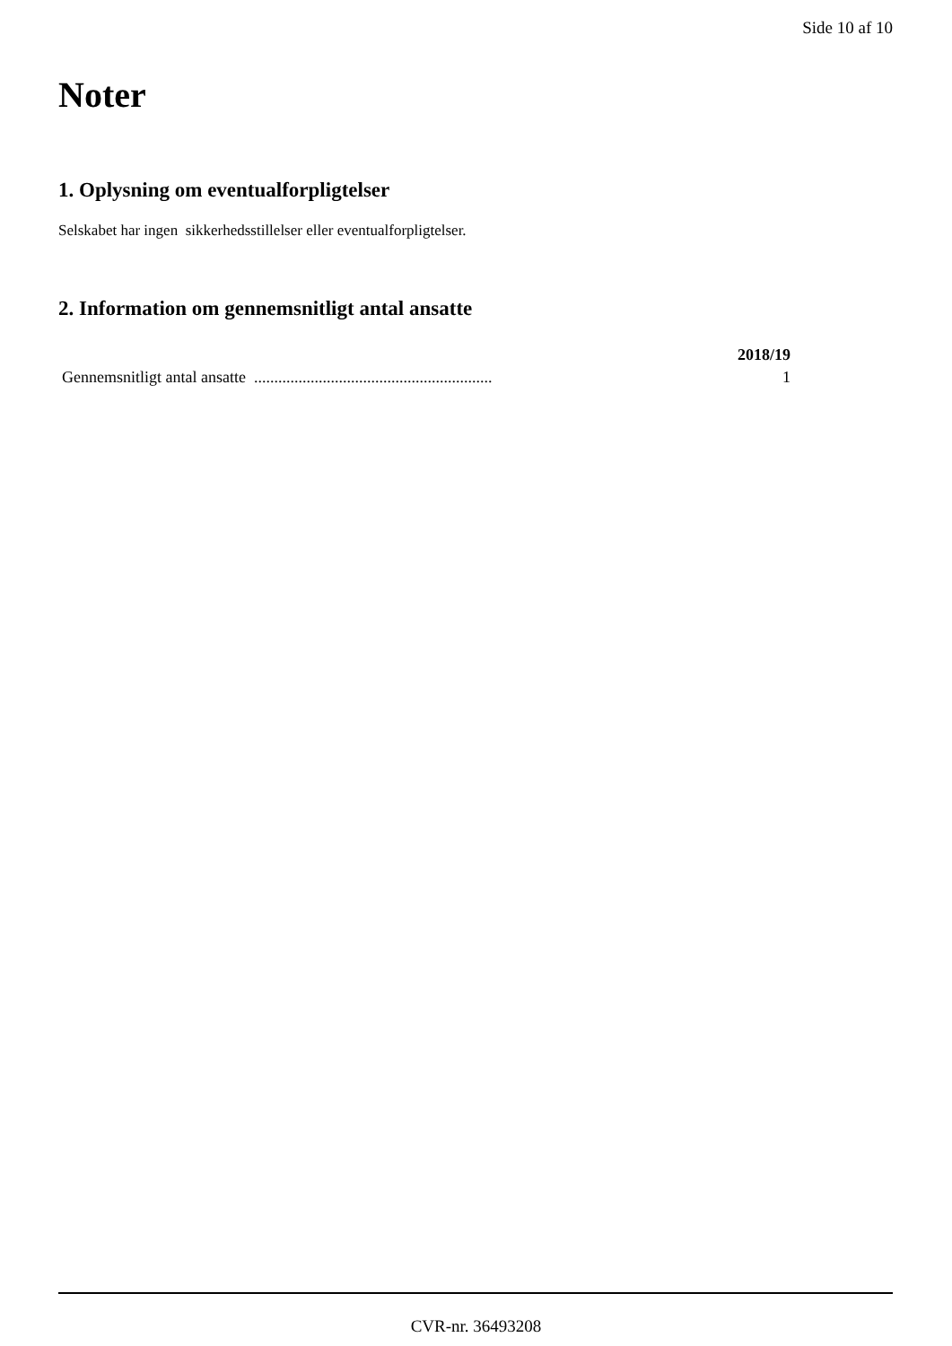Side 10 af 10
Noter
1. Oplysning om eventualforpligtelser
Selskabet har ingen sikkerhedsstillelser eller eventualforpligtelser.
2. Information om gennemsnitligt antal ansatte
| | 2018/19 |
| --- | --- |
| Gennemsnitligt antal ansatte ........................................................... | 1 |
CVR-nr. 36493208